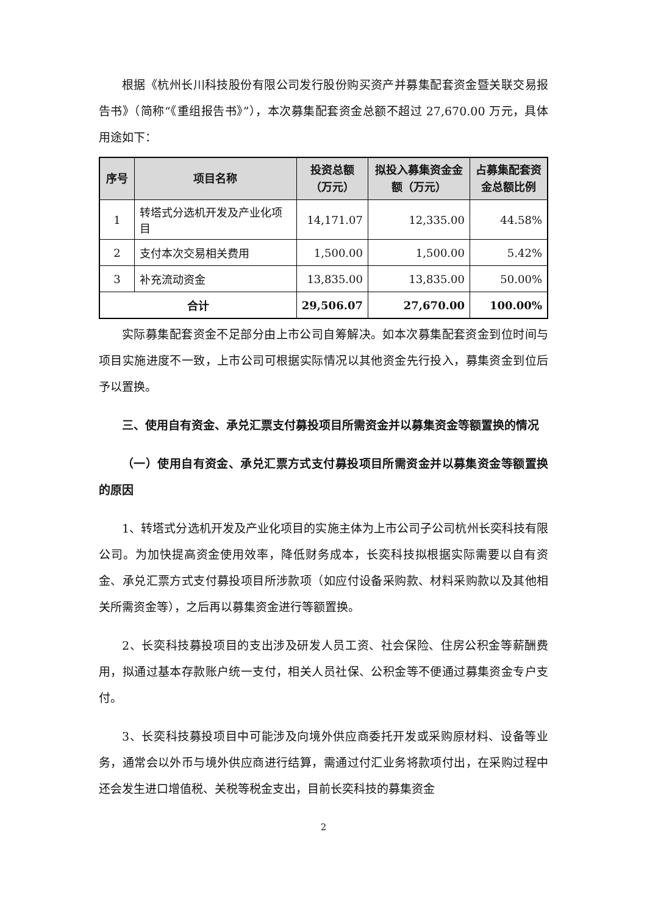根据《杭州长川科技股份有限公司发行股份购买资产并募集配套资金暨关联交易报告书》（简称“《重组报告书》”），本次募集配套资金总额不超过 27,670.00 万元，具体用途如下：
| 序号 | 项目名称 | 投资总额（万元） | 拟投入募集资金金额（万元） | 占募集配套资金总额比例 |
| --- | --- | --- | --- | --- |
| 1 | 转塔式分选机开发及产业化项目 | 14,171.07 | 12,335.00 | 44.58% |
| 2 | 支付本次交易相关费用 | 1,500.00 | 1,500.00 | 5.42% |
| 3 | 补充流动资金 | 13,835.00 | 13,835.00 | 50.00% |
| 合计 | | 29,506.07 | 27,670.00 | 100.00% |
实际募集配套资金不足部分由上市公司自筹解决。如本次募集配套资金到位时间与项目实施进度不一致，上市公司可根据实际情况以其他资金先行投入，募集资金到位后予以置换。
三、使用自有资金、承兑汇票支付募投项目所需资金并以募集资金等额置换的情况
（一）使用自有资金、承兑汇票方式支付募投项目所需资金并以募集资金等额置换的原因
1、转塔式分选机开发及产业化项目的实施主体为上市公司子公司杭州长奕科技有限公司。为加快提高资金使用效率，降低财务成本，长奕科技拟根据实际需要以自有资金、承兑汇票方式支付募投项目所涉款项（如应付设备采购款、材料采购款以及其他相关所需资金等），之后再以募集资金进行等额置换。
2、长奕科技募投项目的支出涉及研发人员工资、社会保险、住房公积金等薪酬费用，拟通过基本存款账户统一支付，相关人员社保、公积金等不便通过募集资金专户支付。
3、长奕科技募投项目中可能涉及向境外供应商委托开发或采购原材料、设备等业务，通常会以外币与境外供应商进行结算，需通过付汇业务将款项付出，在采购过程中还会发生进口增值税、关税等税金支出，目前长奕科技的募集资金
2